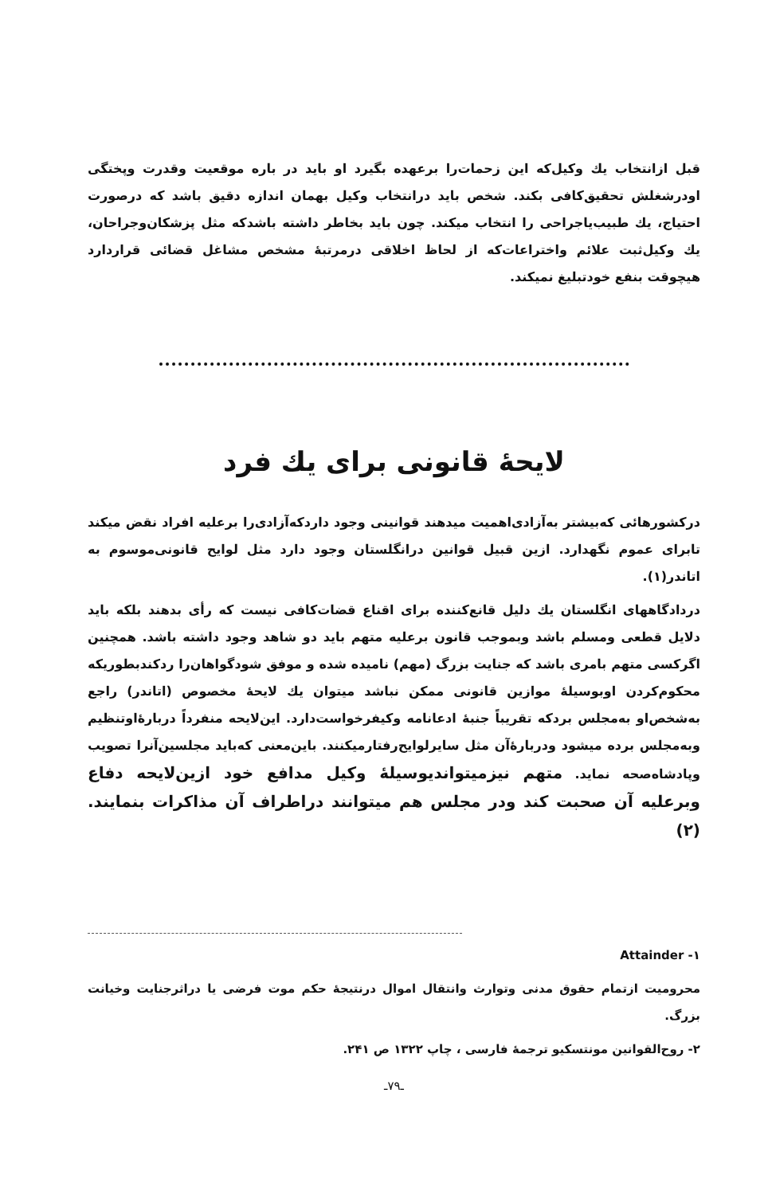قبل ازانتخاب يك وكيل‌كه اين زحمات‌را برعهده بگيرد او بايد در باره موقعيت وقدرت وپختگی اودرشغلش تحقیق‌كافی بكند. شخص بايد درانتخاب وكيل بهمان اندازه دقيق باشد كه درصورت احتياج، يك طبيب‌ياجراحی را انتخاب ميكند. چون بايد بخاطر داشته باشدكه مثل پزشكان‌وجراحان، يك وكيل‌ثبت علائم واختراعات‌كه از لحاظ اخلاقی درمرتبهٔ مشخص مشاغل قضائی قراردارد هيچوقت بنفع خودتبليغ نميكند.
لايحهٔ قانونی برای يك فرد
دركشورهائی كه‌بيشتر به‌آزادی‌اهميت ميدهند قوانينی وجود داردكه‌آزادی‌را برعليه افراد نقض ميكند تابرای عموم نگهدارد. ازين قبيل قوانين درانگلستان وجود دارد مثل لوايح قانونی‌موسوم به اتاندر(۱).
درداد‌گاههای انگلستان يك دليل قانع‌كننده برای اقناع قضات‌كافی نيست كه رأی بدهند بلكه بايد دلايل قطعی ومسلم باشد وبموجب قانون برعليه متهم بايد دو شاهد وجود داشته باشد. همچنين اگركسی متهم بامری باشد كه جنايت بزرگ (مهم) ناميده شده و موفق شودگواهان‌را ردكندبطوريكه محكوم‌كردن اوبوسيلهٔ موازين قانونی ممكن نباشد ميتوان يك لايحهٔ مخصوص (اتاندر) راجع به‌شخص‌او به‌مجلس بردكه تقريباً جنبهٔ ادعانامه وكيفرخواست‌دارد. اين‌لايحه منفرداً دربارهٔ‌اوتنظيم وبه‌مجلس برده ميشود ودربارهٔ‌آن مثل سايرلوايح‌رفتارميكنند. باين‌معنی كه‌بايد مجلسين‌آنرا تصويب وپادشاه‌صحه نمايد. متهم نيزميتوانديوسيلهٔ وكيل مدافع خود ازين‌لايحه دفاع وبرعليه آن صحبت كند ودر مجلس هم ميتوانند دراطراف آن مذاكرات بنمايند. (۲)
۱- Attainder
محروميت ازتمام حقوق مدنی وتوارث وانتقال اموال درنتيجهٔ حكم موت فرضی يا دراثرجنايت وخيانت بزرگ.
۲- روح‌القوانين مونتسكيو ترجمهٔ فارسی ، چاپ ۱۳۲۲ ص ۲۴۱.
ـ۷۹ـ